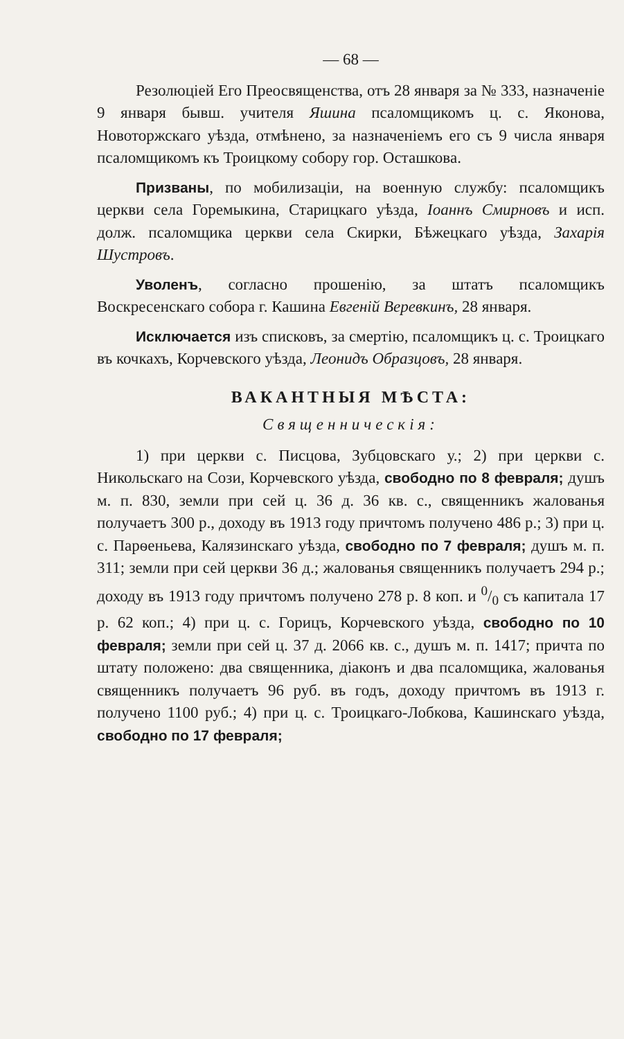— 68 —
Резолюціей Его Преосвященства, отъ 28 января за № 333, назначеніе 9 января бывш. учителя Яшина псаломщикомъ ц. с. Яконова, Новоторжскаго уѣзда, отмѣнено, за назначеніемъ его съ 9 числа января псаломщикомъ къ Троицкому собору гор. Осташкова.
Призваны, по мобилизаціи, на военную службу: псаломщикъ церкви села Горемыкина, Старицкаго уѣзда, Іоаннъ Смирновъ и исп. долж. псаломщика церкви села Скирки, Бѣжецкаго уѣзда, Захарія Шустровъ.
Уволенъ, согласно прошенію, за штатъ псаломщикъ Воскресенскаго собора г. Кашина Евгеній Веревкинъ, 28 января.
Исключается изъ списковъ, за смертію, псаломщикъ ц. с. Троицкаго въ кочкахъ, Корчевского уѣзда, Леонидъ Образцовъ, 28 января.
ВАКАНТНЫЯ МѢСТА:
Священническія:
1) при церкви с. Писцова, Зубцовскаго у.; 2) при церкви с. Никольскаго на Сози, Корчевского уѣзда, свободно по 8 февраля; душъ м. п. 830, земли при сей ц. 36 д. 36 кв. с., священникъ жалованья получаетъ 300 р., доходу въ 1913 году причтомъ получено 486 р.; 3) при ц. с. Парѳеньева, Калязинскаго уѣзда, свободно по 7 февраля; душъ м. п. 311; земли при сей церкви 36 д.; жалованья священникъ получаетъ 294 р.; доходу въ 1913 году причтомъ получено 278 р. 8 коп. и 0/0 съ капитала 17 р. 62 коп.; 4) при ц. с. Горицъ, Корчевского уѣзда, свободно по 10 февраля; земли при сей ц. 37 д. 2066 кв. с., душъ м. п. 1417; причта по штату положено: два священника, діаконъ и два псаломщика, жалованья священникъ получаетъ 96 руб. въ годъ, доходу причтомъ въ 1913 г. получено 1100 руб.; 4) при ц. с. Троицкаго-Лобкова, Кашинскаго уѣзда, свободно по 17 февраля;